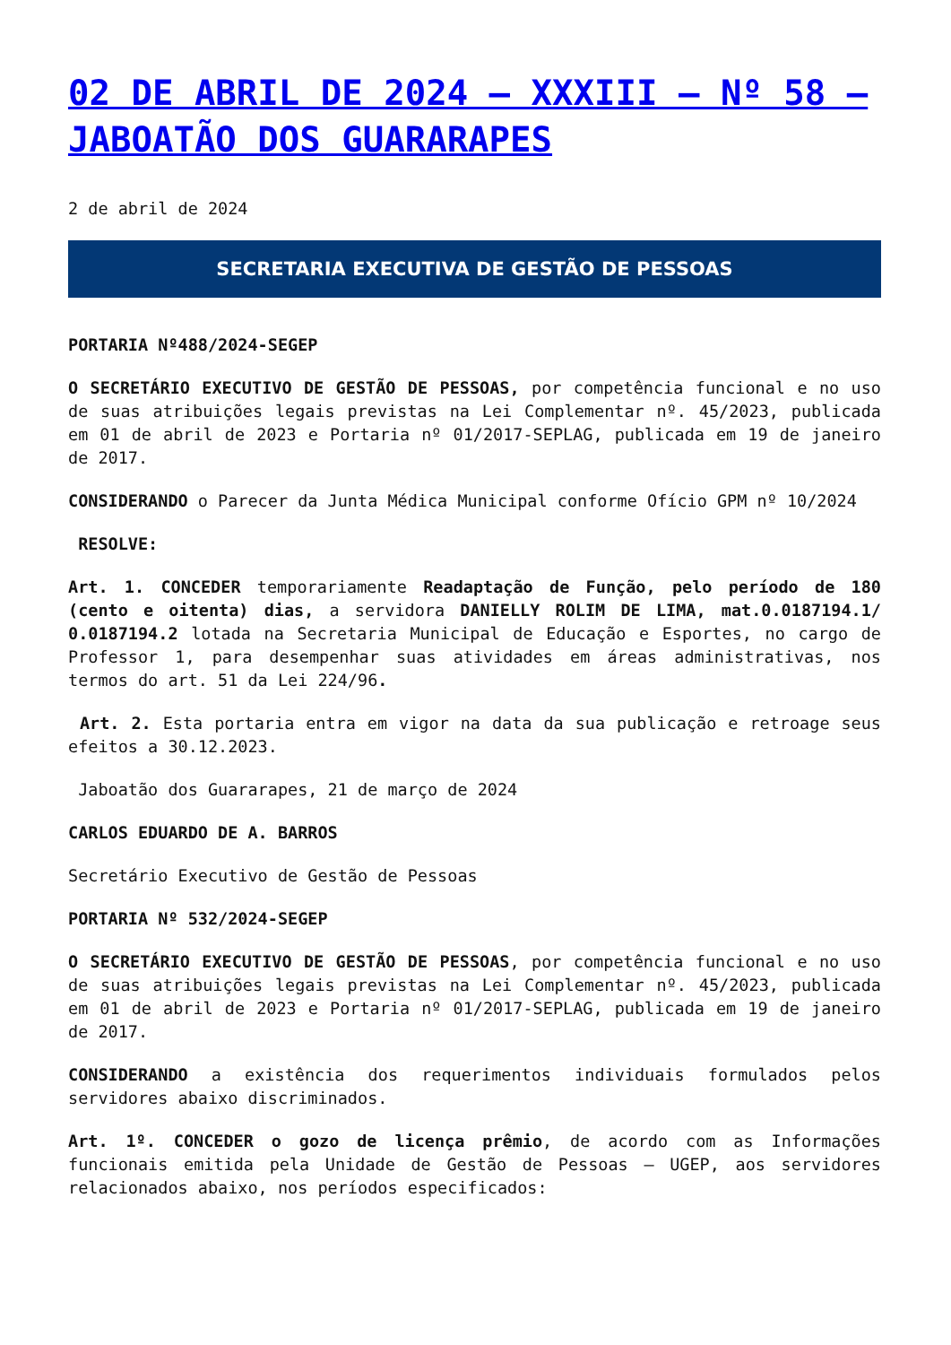02 DE ABRIL DE 2024 – XXXIII – Nº 58 – JABOATÃO DOS GUARARAPES
2 de abril de 2024
SECRETARIA EXECUTIVA DE GESTÃO DE PESSOAS
PORTARIA Nº488/2024-SEGEP
O SECRETÁRIO EXECUTIVO DE GESTÃO DE PESSOAS, por competência funcional e no uso de suas atribuições legais previstas na Lei Complementar nº. 45/2023, publicada em 01 de abril de 2023 e Portaria nº 01/2017-SEPLAG, publicada em 19 de janeiro de 2017.
CONSIDERANDO o Parecer da Junta Médica Municipal conforme Ofício GPM nº 10/2024
RESOLVE:
Art. 1. CONCEDER temporariamente Readaptação de Função, pelo período de 180 (cento e oitenta) dias, a servidora DANIELLY ROLIM DE LIMA, mat.0.0187194.1/ 0.0187194.2 lotada na Secretaria Municipal de Educação e Esportes, no cargo de Professor 1, para desempenhar suas atividades em áreas administrativas, nos termos do art. 51 da Lei 224/96.
Art. 2. Esta portaria entra em vigor na data da sua publicação e retroage seus efeitos a 30.12.2023.
Jaboatão dos Guararapes, 21 de março de 2024
CARLOS EDUARDO DE A. BARROS
Secretário Executivo de Gestão de Pessoas
PORTARIA Nº 532/2024-SEGEP
O SECRETÁRIO EXECUTIVO DE GESTÃO DE PESSOAS, por competência funcional e no uso de suas atribuições legais previstas na Lei Complementar nº. 45/2023, publicada em 01 de abril de 2023 e Portaria nº 01/2017-SEPLAG, publicada em 19 de janeiro de 2017.
CONSIDERANDO a existência dos requerimentos individuais formulados pelos servidores abaixo discriminados.
Art. 1º. CONCEDER o gozo de licença prêmio, de acordo com as Informações funcionais emitida pela Unidade de Gestão de Pessoas – UGEP, aos servidores relacionados abaixo, nos períodos especificados: